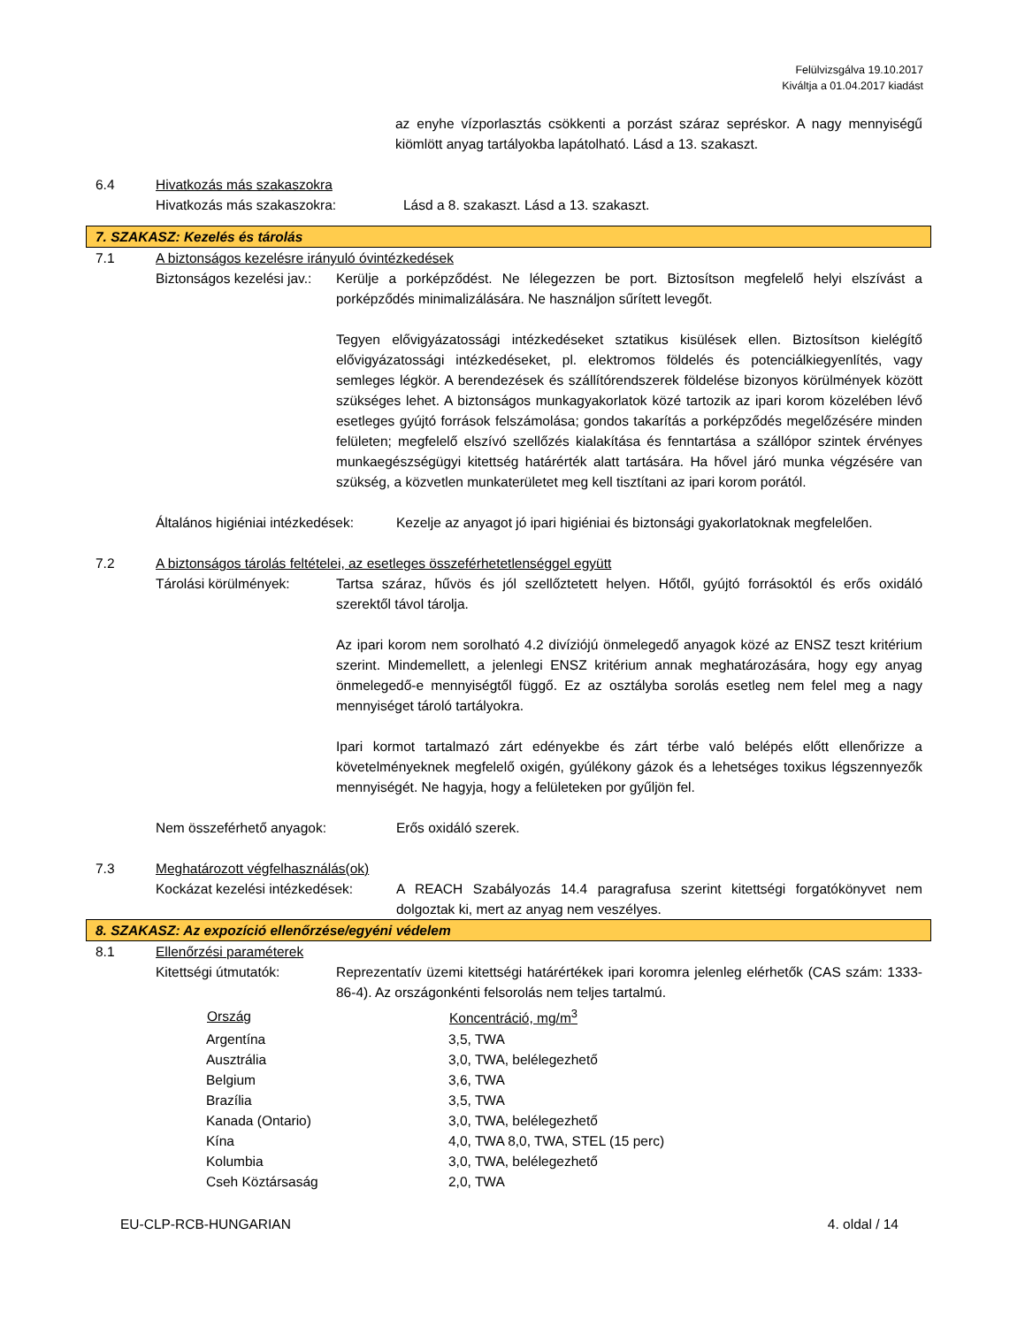Felülvizsgálva 19.10.2017
Kiváltja a 01.04.2017 kiadást
az enyhe vízporlasztás csökkenti a porzást száraz sepréskor. A nagy mennyiségű kiömlött anyag tartályokba lapátolható. Lásd a 13. szakaszt.
6.4 Hivatkozás más szakaszokra
Hivatkozás más szakaszokra: Lásd a 8. szakaszt. Lásd a 13. szakaszt.
7. SZAKASZ: Kezelés és tárolás
7.1 A biztonságos kezelésre irányuló óvintézkedések
Biztonságos kezelési jav.:
Kerülje a porképződést. Ne lélegezzen be port. Biztosítson megfelelő helyi elszívást a porképződés minimalizálására. Ne használjon sűrített levegőt.
Tegyen elővigyázatossági intézkedéseket sztatikus kisülések ellen. Biztosítson kielégítő elővigyázatossági intézkedéseket, pl. elektromos földelés és potenciálkiegyenlítés, vagy semleges légkör. A berendezések és szállítórendszerek földelése bizonyos körülmények között szükséges lehet. A biztonságos munkagyakorlatok közé tartozik az ipari korom közelében lévő esetleges gyújtó források felszámolása; gondos takarítás a porképződés megelőzésére minden felületen; megfelelő elszívó szellőzés kialakítása és fenntartása a szállópor szintek érvényes munkaegészségügyi kitettség határérték alatt tartására. Ha hővel járó munka végzésére van szükség, a közvetlen munkaterületet meg kell tisztítani az ipari korom porától.
Általános higiéniai intézkedések: Kezelje az anyagot jó ipari higiéniai és biztonsági gyakorlatoknak megfelelően.
7.2 A biztonságos tárolás feltételei, az esetleges összeférhetetlenséggel együtt
Tárolási körülmények: Tartsa száraz, hűvös és jól szellőztetett helyen. Hőtől, gyújtó forrásoktól és erős oxidáló szerektől távol tárolja.
Az ipari korom nem sorolható 4.2 divíziójú önmelegedő anyagok közé az ENSZ teszt kritérium szerint. Mindemellett, a jelenlegi ENSZ kritérium annak meghatározására, hogy egy anyag önmelegedő-e mennyiségtől függő. Ez az osztályba sorolás esetleg nem felel meg a nagy mennyiséget tároló tartályokra.
Ipari kormot tartalmazó zárt edényekbe és zárt térbe való belépés előtt ellenőrizze a követelményeknek megfelelő oxigén, gyúlékony gázok és a lehetséges toxikus légszennyezők mennyiségét. Ne hagyja, hogy a felületeken por gyűljön fel.
Nem összeférhető anyagok: Erős oxidáló szerek.
7.3 Meghatározott végfelhasználás(ok)
Kockázat kezelési intézkedések: A REACH Szabályozás 14.4 paragrafusa szerint kitettségi forgatókönyvet nem dolgoztak ki, mert az anyag nem veszélyes.
8. SZAKASZ: Az expozíció ellenőrzése/egyéni védelem
8.1 Ellenőrzési paraméterek
Kitettségi útmutatók: Reprezentatív üzemi kitettségi határértékek ipari koromra jelenleg elérhetők (CAS szám: 1333-86-4). Az országonkénti felsorolás nem teljes tartalmú.
| Ország | Koncentráció, mg/m<sup>3</sup> |
| --- | --- |
| Argentína | 3,5, TWA |
| Ausztrália | 3,0, TWA, belélegezhető |
| Belgium | 3,6, TWA |
| Brazília | 3,5, TWA |
| Kanada (Ontario) | 3,0, TWA, belélegezhető |
| Kína | 4,0, TWA 8,0, TWA, STEL (15 perc) |
| Kolumbia | 3,0, TWA, belélegezhető |
| Cseh Köztársaság | 2,0, TWA |
EU-CLP-RCB-HUNGARIAN 4. oldal / 14